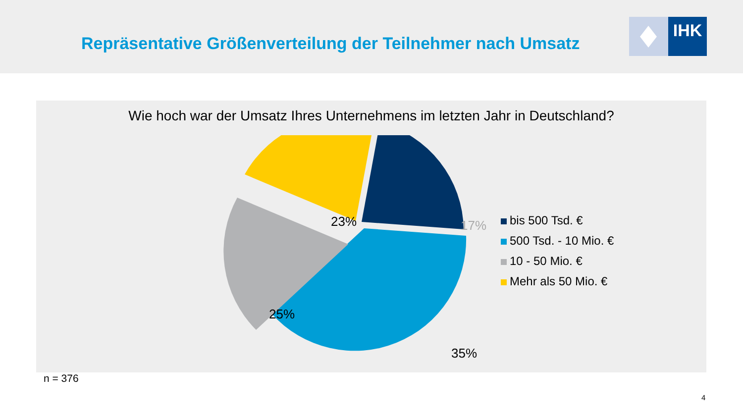Repräsentative Größenverteilung der Teilnehmer nach Umsatz
IHK
Wie hoch war der Umsatz Ihres Unternehmens im letzten Jahr in Deutschland?
23%
17%
25%
35%
bis 500 Tsd. €
500 Tsd. - 10 Mio. €
10 - 50 Mio. €
Mehr als 50 Mio. €
n = 376
4